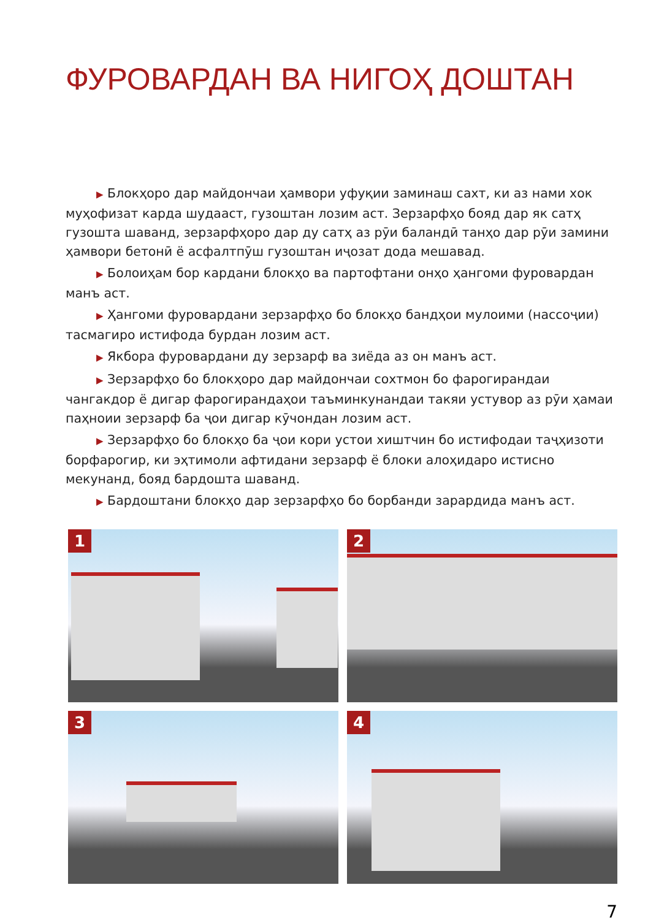ФУРОВАРДАН ВА НИГОҲ ДОШТАН
▶ Блокҳоро дар майдончаи ҳамвори уфуқии заминаш сахт, ки аз нами хок муҳофизат карда шудааст, гузоштан лозим аст. Зерзарфҳо бояд дар як сатҳ гузошта шаванд, зерзарфҳоро дар ду сатҳ аз рӯи баландӣ танҳо дар рӯи замини ҳамвори бетонӣ ё асфалтпӯш гузоштан иҷозат дода мешавад.
▶ Болоиҳам бор кардани блокҳо ва партофтани онҳо ҳангоми фуровардан манъ аст.
▶ Ҳангоми фуровардани зерзарфҳо бо блокҳо бандҳои мулоими (нассоҷии) тасмагиро истифода бурдан лозим аст.
▶ Якбора фуровардани ду зерзарф ва зиёда аз он манъ аст.
▶ Зерзарфҳо бо блокҳоро дар майдончаи сохтмон бо фарогирандаи чангакдор ё дигар фарогирандаҳои таъминкунандаи такяи устувор аз рӯи ҳамаи паҳноии зерзарф ба ҷои дигар кӯчондан лозим аст.
▶ Зерзарфҳо бо блокҳо ба ҷои кори устои хиштчин бо истифодаи таҷҳизоти борфарогир, ки эҳтимоли афтидани зерзарф ё блоки алоҳидаро истисно мекунанд, бояд бардошта шаванд.
▶ Бардоштани блокҳо дар зерзарфҳо бо борбанди зарардида манъ аст.
1
2
3
4
7